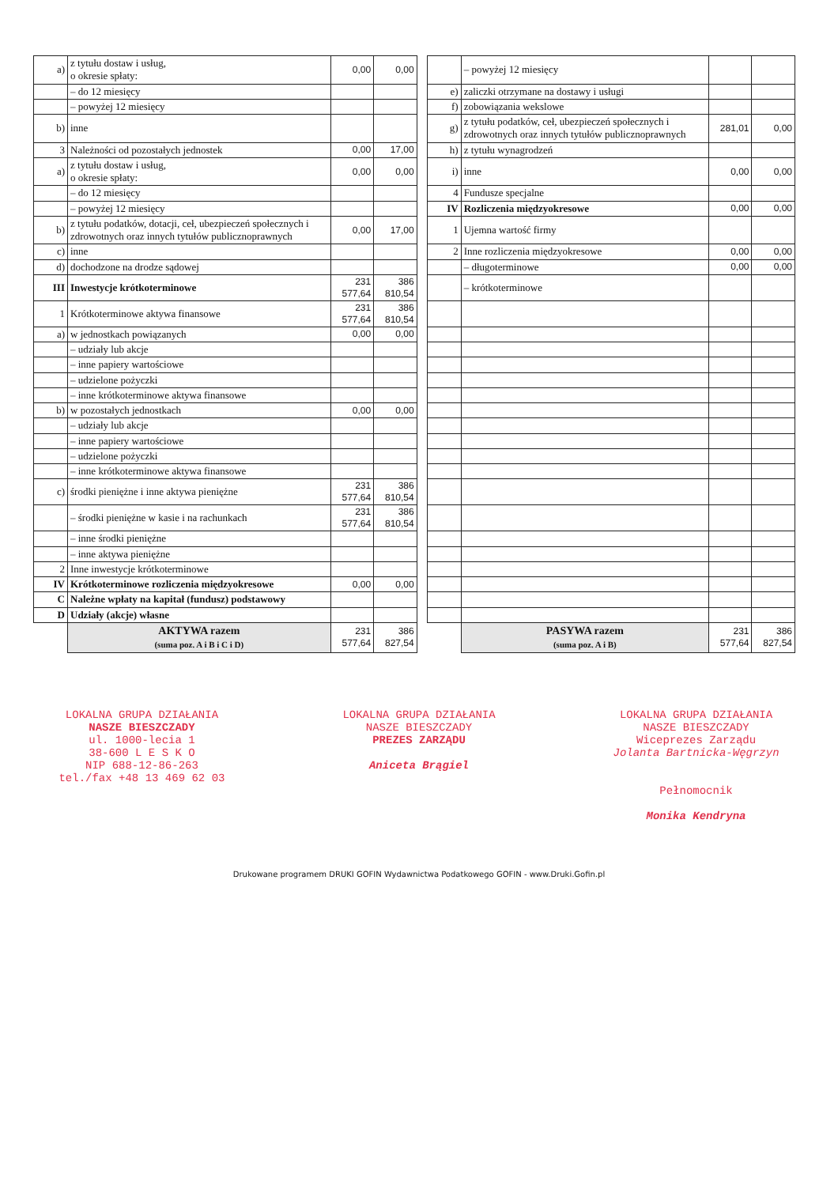| a) | z tytułu dostaw i usług, o okresie spłaty: | 0,00 | 0,00 | | | – powyżej 12 miesięcy | | |
| | – do 12 miesięcy | | | | e) | zaliczki otrzymane na dostawy i usługi | | |
| | – powyżej 12 miesięcy | | | | f) | zobowiązania wekslowe | | |
| b) | inne | | | | g) | z tytułu podatków, ceł, ubezpieczeń społecznych i zdrowotnych oraz innych tytułów publicznoprawnych | 281,01 | 0,00 |
| 3 | Należności od pozostałych jednostek | 0,00 | 17,00 | | h) | z tytułu wynagrodzeń | | |
| a) | z tytułu dostaw i usług, o okresie spłaty: | 0,00 | 0,00 | | i) | inne | 0,00 | 0,00 |
| | – do 12 miesięcy | | | | 4 | Fundusze specjalne | | |
| | – powyżej 12 miesięcy | | | | IV | Rozliczenia międzyokresowe | 0,00 | 0,00 |
| b) | z tytułu podatków, dotacji, ceł, ubezpieczeń społecznych i zdrowotnych oraz innych tytułów publicznoprawnych | 0,00 | 17,00 | | 1 | Ujemna wartość firmy | | |
| c) | inne | | | | 2 | Inne rozliczenia międzyokresowe | 0,00 | 0,00 |
| d) | dochodzone na drodze sądowej | | | | | – długoterminowe | 0,00 | 0,00 |
| III | Inwestycje krótkoterminowe | 231 577,64 | 386 810,54 | | | – krótkoterminowe | | |
| 1 | Krótkoterminowe aktywa finansowe | 231 577,64 | 386 810,54 | | | | | |
| a) | w jednostkach powiązanych | 0,00 | 0,00 | | | | | |
| | – udziały lub akcje | | | | | | | |
| | – inne papiery wartościowe | | | | | | | |
| | – udzielone pożyczki | | | | | | | |
| | – inne krótkoterminowe aktywa finansowe | | | | | | | |
| b) | w pozostałych jednostkach | 0,00 | 0,00 | | | | | |
| | – udziały lub akcje | | | | | | | |
| | – inne papiery wartościowe | | | | | | | |
| | – udzielone pożyczki | | | | | | | |
| | – inne krótkoterminowe aktywa finansowe | | | | | | | |
| c) | środki pieniężne i inne aktywa pieniężne | 231 577,64 | 386 810,54 | | | | | |
| | – środki pieniężne w kasie i na rachunkach | 231 577,64 | 386 810,54 | | | | | |
| | – inne środki pieniężne | | | | | | | |
| | – inne aktywa pieniężne | | | | | | | |
| 2 | Inne inwestycje krótkoterminowe | | | | | | | |
| IV | Krótkoterminowe rozliczenia międzyokresowe | 0,00 | 0,00 | | | | | |
| C | Należne wpłaty na kapitał (fundusz) podstawowy | | | | | | | |
| D | Udziały (akcje) własne | | | | | | | |
| | AKTYWA razem (suma poz. A i B i C i D) | 231 577,64 | 386 827,54 | | | PASYWA razem (suma poz. A i B) | 231 577,64 | 386 827,54 |
LOKALNA GRUPA DZIAŁANIA
NASZE BIESZCZADY
ul. 1000-lecia 1
38-600 L E S K O
NIP 688-12-86-263
tel./fax +48 13 469 62 03
LOKALNA GRUPA DZIAŁANIA
NASZE BIESZCZADY
PREZES ZARZĄDU
Aniceta Brągiel
LOKALNA GRUPA DZIAŁANIA
NASZE BIESZCZADY
Wiceprezes Zarządu
Jolanta Bartnicka-Węgrzyn
Pełnomocnik
Monika Kendryna
Drukowane programem DRUKI GOFIN Wydawnictwa Podatkowego GOFIN - www.Druki.Gofin.pl